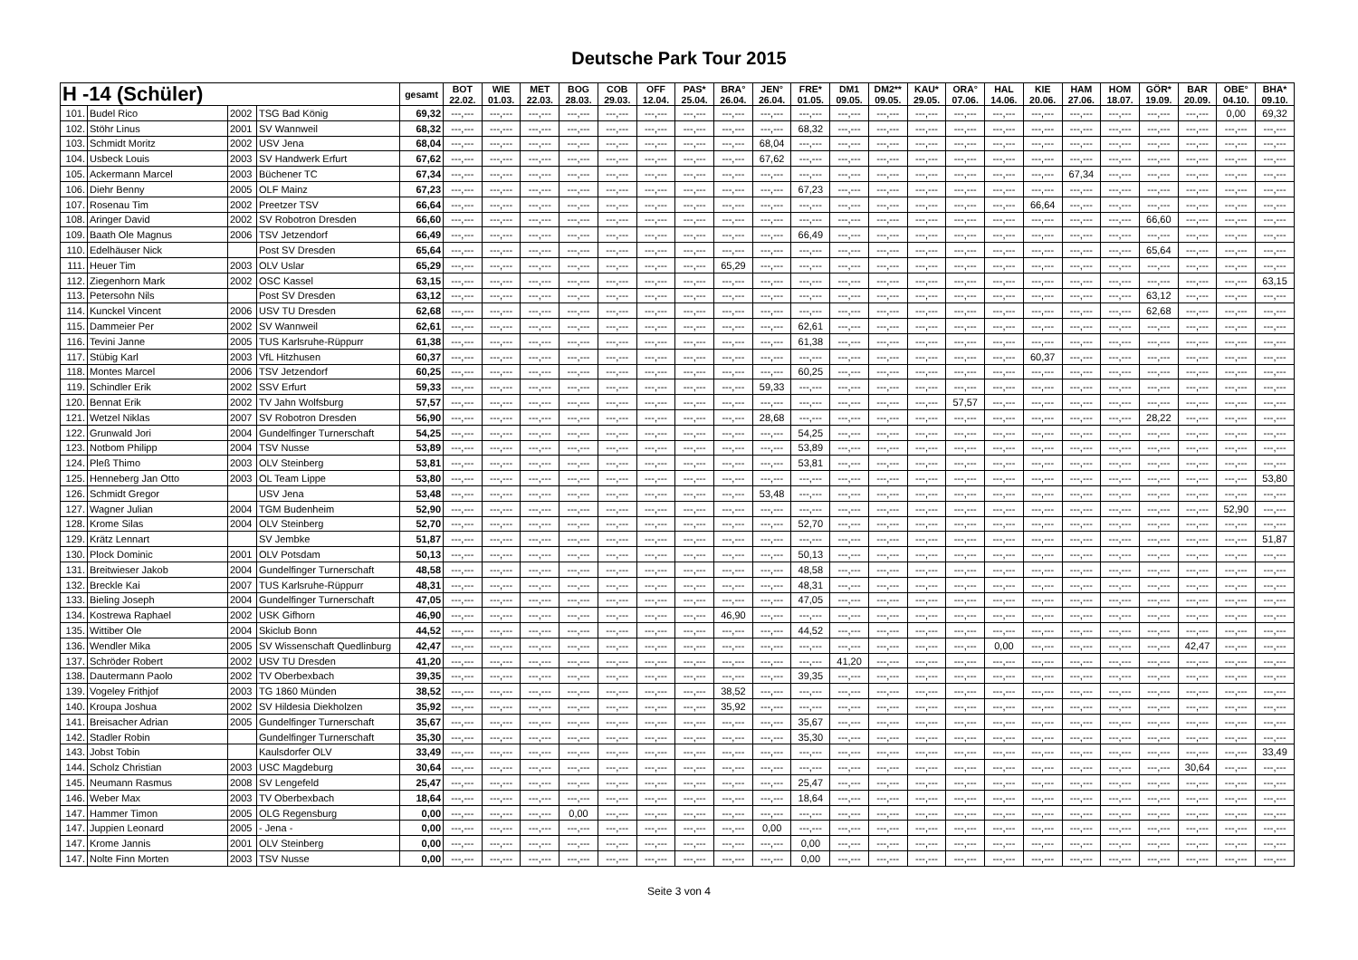Deutsche Park Tour 2015
| H -14 (Schüler) | | | | gesamt | BOT 22.02. | WIE 01.03. | MET 22.03. | BOG 28.03. | COB 29.03. | OFF 12.04. | PAS* 25.04. | BRA° 26.04. | JEN° 26.04. | FRE* 01.05. | DM1 09.05. | DM2** 09.05. | KAU* 29.05. | ORA° 07.06. | HAL 14.06. | KIE 20.06. | HAM 27.06. | HOM 18.07. | GÖR* 19.09. | BAR 20.09. | OBE° 04.10. | BHA* 09.10. |
| --- | --- | --- | --- | --- | --- | --- | --- | --- | --- | --- | --- | --- | --- | --- | --- | --- | --- | --- | --- | --- | --- | --- | --- | --- | --- | --- |
| 101. | Budel Rico | 2002 | TSG Bad König | 69,32 | ---,--- | ---,--- | ---,--- | ---,--- | ---,--- | ---,--- | ---,--- | ---,--- | ---,--- | ---,--- | ---,--- | ---,--- | ---,--- | ---,--- | ---,--- | ---,--- | ---,--- | ---,--- | ---,--- | ---,--- | 0,00 | 69,32 |
| 102. | Stöhr Linus | 2001 | SV Wannweil | 68,32 | ---,--- | ---,--- | ---,--- | ---,--- | ---,--- | ---,--- | ---,--- | ---,--- | ---,--- | 68,32 | ---,--- | ---,--- | ---,--- | ---,--- | ---,--- | ---,--- | ---,--- | ---,--- | ---,--- | ---,--- | ---,--- | ---,--- |
| 103. | Schmidt Moritz | 2002 | USV Jena | 68,04 | ---,--- | ---,--- | ---,--- | ---,--- | ---,--- | ---,--- | ---,--- | ---,--- | 68,04 | ---,--- | ---,--- | ---,--- | ---,--- | ---,--- | ---,--- | ---,--- | ---,--- | ---,--- | ---,--- | ---,--- | ---,--- | ---,--- |
| 104. | Usbeck Louis | 2003 | SV Handwerk Erfurt | 67,62 | ---,--- | ---,--- | ---,--- | ---,--- | ---,--- | ---,--- | ---,--- | ---,--- | 67,62 | ---,--- | ---,--- | ---,--- | ---,--- | ---,--- | ---,--- | ---,--- | ---,--- | ---,--- | ---,--- | ---,--- | ---,--- | ---,--- |
| 105. | Ackermann Marcel | 2003 | Büchener TC | 67,34 | ---,--- | ---,--- | ---,--- | ---,--- | ---,--- | ---,--- | ---,--- | ---,--- | ---,--- | ---,--- | ---,--- | ---,--- | ---,--- | ---,--- | ---,--- | ---,--- | 67,34 | ---,--- | ---,--- | ---,--- | ---,--- | ---,--- |
| 106. | Diehr Benny | 2005 | OLF Mainz | 67,23 | ---,--- | ---,--- | ---,--- | ---,--- | ---,--- | ---,--- | ---,--- | ---,--- | ---,--- | 67,23 | ---,--- | ---,--- | ---,--- | ---,--- | ---,--- | ---,--- | ---,--- | ---,--- | ---,--- | ---,--- | ---,--- | ---,--- |
| 107. | Rosenau Tim | 2002 | Preetzer TSV | 66,64 | ---,--- | ---,--- | ---,--- | ---,--- | ---,--- | ---,--- | ---,--- | ---,--- | ---,--- | ---,--- | ---,--- | ---,--- | ---,--- | ---,--- | ---,--- | 66,64 | ---,--- | ---,--- | ---,--- | ---,--- | ---,--- | ---,--- |
| 108. | Aringer David | 2002 | SV Robotron Dresden | 66,60 | ---,--- | ---,--- | ---,--- | ---,--- | ---,--- | ---,--- | ---,--- | ---,--- | ---,--- | ---,--- | ---,--- | ---,--- | ---,--- | ---,--- | ---,--- | ---,--- | ---,--- | ---,--- | 66,60 | ---,--- | ---,--- | ---,--- |
| 109. | Baath Ole Magnus | 2006 | TSV Jetzendorf | 66,49 | ---,--- | ---,--- | ---,--- | ---,--- | ---,--- | ---,--- | ---,--- | ---,--- | ---,--- | 66,49 | ---,--- | ---,--- | ---,--- | ---,--- | ---,--- | ---,--- | ---,--- | ---,--- | ---,--- | ---,--- | ---,--- | ---,--- |
| 110. | Edelhäuser Nick | | Post SV Dresden | 65,64 | ---,--- | ---,--- | ---,--- | ---,--- | ---,--- | ---,--- | ---,--- | ---,--- | ---,--- | ---,--- | ---,--- | ---,--- | ---,--- | ---,--- | ---,--- | ---,--- | ---,--- | ---,--- | 65,64 | ---,--- | ---,--- | ---,--- |
| 111. | Heuer Tim | 2003 | OLV Uslar | 65,29 | ---,--- | ---,--- | ---,--- | ---,--- | ---,--- | ---,--- | ---,--- | 65,29 | ---,--- | ---,--- | ---,--- | ---,--- | ---,--- | ---,--- | ---,--- | ---,--- | ---,--- | ---,--- | ---,--- | ---,--- | ---,--- | ---,--- |
| 112. | Ziegenhorn Mark | 2002 | OSC Kassel | 63,15 | ---,--- | ---,--- | ---,--- | ---,--- | ---,--- | ---,--- | ---,--- | ---,--- | ---,--- | ---,--- | ---,--- | ---,--- | ---,--- | ---,--- | ---,--- | ---,--- | ---,--- | ---,--- | ---,--- | ---,--- | ---,--- | 63,15 |
| 113. | Petersohn Nils | | Post SV Dresden | 63,12 | ---,--- | ---,--- | ---,--- | ---,--- | ---,--- | ---,--- | ---,--- | ---,--- | ---,--- | ---,--- | ---,--- | ---,--- | ---,--- | ---,--- | ---,--- | ---,--- | ---,--- | ---,--- | 63,12 | ---,--- | ---,--- | ---,--- |
| 114. | Kunckel Vincent | 2006 | USV TU Dresden | 62,68 | ---,--- | ---,--- | ---,--- | ---,--- | ---,--- | ---,--- | ---,--- | ---,--- | ---,--- | ---,--- | ---,--- | ---,--- | ---,--- | ---,--- | ---,--- | ---,--- | ---,--- | ---,--- | 62,68 | ---,--- | ---,--- | ---,--- |
| 115. | Dammeier Per | 2002 | SV Wannweil | 62,61 | ---,--- | ---,--- | ---,--- | ---,--- | ---,--- | ---,--- | ---,--- | ---,--- | ---,--- | 62,61 | ---,--- | ---,--- | ---,--- | ---,--- | ---,--- | ---,--- | ---,--- | ---,--- | ---,--- | ---,--- | ---,--- | ---,--- |
| 116. | Tevini Janne | 2005 | TUS Karlsruhe-Rüppurr | 61,38 | ---,--- | ---,--- | ---,--- | ---,--- | ---,--- | ---,--- | ---,--- | ---,--- | ---,--- | 61,38 | ---,--- | ---,--- | ---,--- | ---,--- | ---,--- | ---,--- | ---,--- | ---,--- | ---,--- | ---,--- | ---,--- | ---,--- |
| 117. | Stübig Karl | 2003 | VfL Hitzhusen | 60,37 | ---,--- | ---,--- | ---,--- | ---,--- | ---,--- | ---,--- | ---,--- | ---,--- | ---,--- | ---,--- | ---,--- | ---,--- | ---,--- | ---,--- | ---,--- | 60,37 | ---,--- | ---,--- | ---,--- | ---,--- | ---,--- | ---,--- |
| 118. | Montes Marcel | 2006 | TSV Jetzendorf | 60,25 | ---,--- | ---,--- | ---,--- | ---,--- | ---,--- | ---,--- | ---,--- | ---,--- | ---,--- | 60,25 | ---,--- | ---,--- | ---,--- | ---,--- | ---,--- | ---,--- | ---,--- | ---,--- | ---,--- | ---,--- | ---,--- | ---,--- |
| 119. | Schindler Erik | 2002 | SSV Erfurt | 59,33 | ---,--- | ---,--- | ---,--- | ---,--- | ---,--- | ---,--- | ---,--- | ---,--- | 59,33 | ---,--- | ---,--- | ---,--- | ---,--- | ---,--- | ---,--- | ---,--- | ---,--- | ---,--- | ---,--- | ---,--- | ---,--- | ---,--- |
| 120. | Bennat Erik | 2002 | TV Jahn Wolfsburg | 57,57 | ---,--- | ---,--- | ---,--- | ---,--- | ---,--- | ---,--- | ---,--- | ---,--- | ---,--- | ---,--- | ---,--- | ---,--- | ---,--- | 57,57 | ---,--- | ---,--- | ---,--- | ---,--- | ---,--- | ---,--- | ---,--- | ---,--- |
| 121. | Wetzel Niklas | 2007 | SV Robotron Dresden | 56,90 | ---,--- | ---,--- | ---,--- | ---,--- | ---,--- | ---,--- | ---,--- | ---,--- | 28,68 | ---,--- | ---,--- | ---,--- | ---,--- | ---,--- | ---,--- | ---,--- | ---,--- | ---,--- | 28,22 | ---,--- | ---,--- | ---,--- |
| 122. | Grunwald Jori | 2004 | Gundelfinger Turnerschaft | 54,25 | ---,--- | ---,--- | ---,--- | ---,--- | ---,--- | ---,--- | ---,--- | ---,--- | ---,--- | 54,25 | ---,--- | ---,--- | ---,--- | ---,--- | ---,--- | ---,--- | ---,--- | ---,--- | ---,--- | ---,--- | ---,--- | ---,--- |
| 123. | Notbom Philipp | 2004 | TSV Nusse | 53,89 | ---,--- | ---,--- | ---,--- | ---,--- | ---,--- | ---,--- | ---,--- | ---,--- | ---,--- | 53,89 | ---,--- | ---,--- | ---,--- | ---,--- | ---,--- | ---,--- | ---,--- | ---,--- | ---,--- | ---,--- | ---,--- | ---,--- |
| 124. | Pleß Thimo | 2003 | OLV Steinberg | 53,81 | ---,--- | ---,--- | ---,--- | ---,--- | ---,--- | ---,--- | ---,--- | ---,--- | ---,--- | 53,81 | ---,--- | ---,--- | ---,--- | ---,--- | ---,--- | ---,--- | ---,--- | ---,--- | ---,--- | ---,--- | ---,--- | ---,--- |
| 125. | Henneberg Jan Otto | 2003 | OL Team Lippe | 53,80 | ---,--- | ---,--- | ---,--- | ---,--- | ---,--- | ---,--- | ---,--- | ---,--- | ---,--- | ---,--- | ---,--- | ---,--- | ---,--- | ---,--- | ---,--- | ---,--- | ---,--- | ---,--- | ---,--- | ---,--- | ---,--- | 53,80 |
| 126. | Schmidt Gregor | | USV Jena | 53,48 | ---,--- | ---,--- | ---,--- | ---,--- | ---,--- | ---,--- | ---,--- | ---,--- | 53,48 | ---,--- | ---,--- | ---,--- | ---,--- | ---,--- | ---,--- | ---,--- | ---,--- | ---,--- | ---,--- | ---,--- | ---,--- | ---,--- |
| 127. | Wagner Julian | 2004 | TGM Budenheim | 52,90 | ---,--- | ---,--- | ---,--- | ---,--- | ---,--- | ---,--- | ---,--- | ---,--- | ---,--- | ---,--- | ---,--- | ---,--- | ---,--- | ---,--- | ---,--- | ---,--- | ---,--- | ---,--- | ---,--- | ---,--- | 52,90 | ---,--- |
| 128. | Krome Silas | 2004 | OLV Steinberg | 52,70 | ---,--- | ---,--- | ---,--- | ---,--- | ---,--- | ---,--- | ---,--- | ---,--- | ---,--- | 52,70 | ---,--- | ---,--- | ---,--- | ---,--- | ---,--- | ---,--- | ---,--- | ---,--- | ---,--- | ---,--- | ---,--- | ---,--- |
| 129. | Krätz Lennart | | SV Jembke | 51,87 | ---,--- | ---,--- | ---,--- | ---,--- | ---,--- | ---,--- | ---,--- | ---,--- | ---,--- | ---,--- | ---,--- | ---,--- | ---,--- | ---,--- | ---,--- | ---,--- | ---,--- | ---,--- | ---,--- | ---,--- | ---,--- | 51,87 |
| 130. | Plock Dominic | 2001 | OLV Potsdam | 50,13 | ---,--- | ---,--- | ---,--- | ---,--- | ---,--- | ---,--- | ---,--- | ---,--- | ---,--- | 50,13 | ---,--- | ---,--- | ---,--- | ---,--- | ---,--- | ---,--- | ---,--- | ---,--- | ---,--- | ---,--- | ---,--- | ---,--- |
| 131. | Breitwieser Jakob | 2004 | Gundelfinger Turnerschaft | 48,58 | ---,--- | ---,--- | ---,--- | ---,--- | ---,--- | ---,--- | ---,--- | ---,--- | ---,--- | 48,58 | ---,--- | ---,--- | ---,--- | ---,--- | ---,--- | ---,--- | ---,--- | ---,--- | ---,--- | ---,--- | ---,--- | ---,--- |
| 132. | Breckle Kai | 2007 | TUS Karlsruhe-Rüppurr | 48,31 | ---,--- | ---,--- | ---,--- | ---,--- | ---,--- | ---,--- | ---,--- | ---,--- | ---,--- | 48,31 | ---,--- | ---,--- | ---,--- | ---,--- | ---,--- | ---,--- | ---,--- | ---,--- | ---,--- | ---,--- | ---,--- | ---,--- |
| 133. | Bieling Joseph | 2004 | Gundelfinger Turnerschaft | 47,05 | ---,--- | ---,--- | ---,--- | ---,--- | ---,--- | ---,--- | ---,--- | ---,--- | ---,--- | 47,05 | ---,--- | ---,--- | ---,--- | ---,--- | ---,--- | ---,--- | ---,--- | ---,--- | ---,--- | ---,--- | ---,--- | ---,--- |
| 134. | Kostrewa Raphael | 2002 | USK Gifhorn | 46,90 | ---,--- | ---,--- | ---,--- | ---,--- | ---,--- | ---,--- | ---,--- | 46,90 | ---,--- | ---,--- | ---,--- | ---,--- | ---,--- | ---,--- | ---,--- | ---,--- | ---,--- | ---,--- | ---,--- | ---,--- | ---,--- | ---,--- |
| 135. | Wittiber Ole | 2004 | Skiclub Bonn | 44,52 | ---,--- | ---,--- | ---,--- | ---,--- | ---,--- | ---,--- | ---,--- | ---,--- | ---,--- | 44,52 | ---,--- | ---,--- | ---,--- | ---,--- | ---,--- | ---,--- | ---,--- | ---,--- | ---,--- | ---,--- | ---,--- | ---,--- |
| 136. | Wendler Mika | 2005 | SV Wissenschaft Quedlinburg | 42,47 | ---,--- | ---,--- | ---,--- | ---,--- | ---,--- | ---,--- | ---,--- | ---,--- | ---,--- | ---,--- | ---,--- | ---,--- | ---,--- | ---,--- | 0,00 | ---,--- | ---,--- | ---,--- | ---,--- | 42,47 | ---,--- | ---,--- |
| 137. | Schröder Robert | 2002 | USV TU Dresden | 41,20 | ---,--- | ---,--- | ---,--- | ---,--- | ---,--- | ---,--- | ---,--- | ---,--- | ---,--- | ---,--- | 41,20 | ---,--- | ---,--- | ---,--- | ---,--- | ---,--- | ---,--- | ---,--- | ---,--- | ---,--- | ---,--- | ---,--- |
| 138. | Dautermann Paolo | 2002 | TV Oberbexbach | 39,35 | ---,--- | ---,--- | ---,--- | ---,--- | ---,--- | ---,--- | ---,--- | ---,--- | ---,--- | 39,35 | ---,--- | ---,--- | ---,--- | ---,--- | ---,--- | ---,--- | ---,--- | ---,--- | ---,--- | ---,--- | ---,--- | ---,--- |
| 139. | Vogeley Frithjof | 2003 | TG 1860 Münden | 38,52 | ---,--- | ---,--- | ---,--- | ---,--- | ---,--- | ---,--- | ---,--- | 38,52 | ---,--- | ---,--- | ---,--- | ---,--- | ---,--- | ---,--- | ---,--- | ---,--- | ---,--- | ---,--- | ---,--- | ---,--- | ---,--- | ---,--- |
| 140. | Kroupa Joshua | 2002 | SV Hildesia Diekholzen | 35,92 | ---,--- | ---,--- | ---,--- | ---,--- | ---,--- | ---,--- | ---,--- | 35,92 | ---,--- | ---,--- | ---,--- | ---,--- | ---,--- | ---,--- | ---,--- | ---,--- | ---,--- | ---,--- | ---,--- | ---,--- | ---,--- | ---,--- |
| 141. | Breisacher Adrian | 2005 | Gundelfinger Turnerschaft | 35,67 | ---,--- | ---,--- | ---,--- | ---,--- | ---,--- | ---,--- | ---,--- | ---,--- | ---,--- | 35,67 | ---,--- | ---,--- | ---,--- | ---,--- | ---,--- | ---,--- | ---,--- | ---,--- | ---,--- | ---,--- | ---,--- | ---,--- |
| 142. | Stadler Robin | | Gundelfinger Turnerschaft | 35,30 | ---,--- | ---,--- | ---,--- | ---,--- | ---,--- | ---,--- | ---,--- | ---,--- | ---,--- | 35,30 | ---,--- | ---,--- | ---,--- | ---,--- | ---,--- | ---,--- | ---,--- | ---,--- | ---,--- | ---,--- | ---,--- | ---,--- |
| 143. | Jobst Tobin | | Kaulsdorfer OLV | 33,49 | ---,--- | ---,--- | ---,--- | ---,--- | ---,--- | ---,--- | ---,--- | ---,--- | ---,--- | ---,--- | ---,--- | ---,--- | ---,--- | ---,--- | ---,--- | ---,--- | ---,--- | ---,--- | ---,--- | ---,--- | ---,--- | 33,49 |
| 144. | Scholz Christian | 2003 | USC Magdeburg | 30,64 | ---,--- | ---,--- | ---,--- | ---,--- | ---,--- | ---,--- | ---,--- | ---,--- | ---,--- | ---,--- | ---,--- | ---,--- | ---,--- | ---,--- | ---,--- | ---,--- | ---,--- | ---,--- | ---,--- | 30,64 | ---,--- | ---,--- |
| 145. | Neumann Rasmus | 2008 | SV Lengefeld | 25,47 | ---,--- | ---,--- | ---,--- | ---,--- | ---,--- | ---,--- | ---,--- | ---,--- | ---,--- | 25,47 | ---,--- | ---,--- | ---,--- | ---,--- | ---,--- | ---,--- | ---,--- | ---,--- | ---,--- | ---,--- | ---,--- | ---,--- |
| 146. | Weber Max | 2003 | TV Oberbexbach | 18,64 | ---,--- | ---,--- | ---,--- | ---,--- | ---,--- | ---,--- | ---,--- | ---,--- | ---,--- | 18,64 | ---,--- | ---,--- | ---,--- | ---,--- | ---,--- | ---,--- | ---,--- | ---,--- | ---,--- | ---,--- | ---,--- | ---,--- |
| 147. | Hammer Timon | 2005 | OLG Regensburg | 0,00 | ---,--- | ---,--- | ---,--- | 0,00 | ---,--- | ---,--- | ---,--- | ---,--- | ---,--- | ---,--- | ---,--- | ---,--- | ---,--- | ---,--- | ---,--- | ---,--- | ---,--- | ---,--- | ---,--- | ---,--- | ---,--- | ---,--- |
| 147. | Juppien Leonard | 2005 | - Jena - | 0,00 | ---,--- | ---,--- | ---,--- | ---,--- | ---,--- | ---,--- | ---,--- | ---,--- | 0,00 | ---,--- | ---,--- | ---,--- | ---,--- | ---,--- | ---,--- | ---,--- | ---,--- | ---,--- | ---,--- | ---,--- | ---,--- | ---,--- |
| 147. | Krome Jannis | 2001 | OLV Steinberg | 0,00 | ---,--- | ---,--- | ---,--- | ---,--- | ---,--- | ---,--- | ---,--- | ---,--- | ---,--- | 0,00 | ---,--- | ---,--- | ---,--- | ---,--- | ---,--- | ---,--- | ---,--- | ---,--- | ---,--- | ---,--- | ---,--- | ---,--- |
| 147. | Nolte Finn Morten | 2003 | TSV Nusse | 0,00 | ---,--- | ---,--- | ---,--- | ---,--- | ---,--- | ---,--- | ---,--- | ---,--- | ---,--- | 0,00 | ---,--- | ---,--- | ---,--- | ---,--- | ---,--- | ---,--- | ---,--- | ---,--- | ---,--- | ---,--- | ---,--- | ---,--- |
Seite 3 von 4